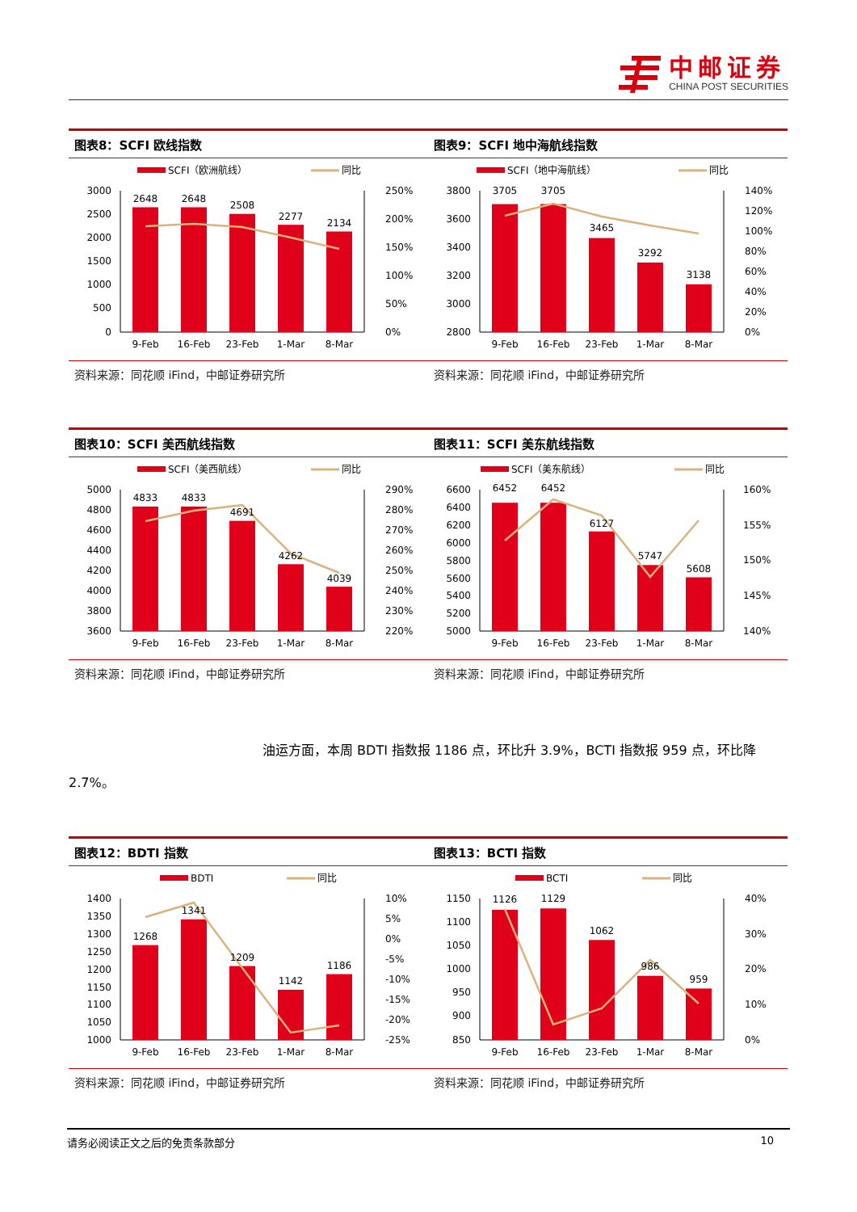中邮证券
CHINA POST SECURITIES
图表8：SCFI 欧线指数
SCFI（欧洲航线）
同比
3000
2500
2000
1500
1000
500
0
250%
200%
150%
100%
50%
0%
2648
2648
2508
2277
2134
9-Feb
16-Feb
23-Feb
1-Mar
8-Mar
资料来源：同花顺 iFind，中邮证券研究所
图表9：SCFI 地中海航线指数
SCFI（地中海航线）
同比
3800
3600
3400
3200
3000
2800
140%
120%
100%
80%
60%
40%
20%
0%
3705
3705
3465
3292
3138
9-Feb
16-Feb
23-Feb
1-Mar
8-Mar
资料来源：同花顺 iFind，中邮证券研究所
图表10：SCFI 美西航线指数
SCFI（美西航线）
同比
5000
4800
4600
4400
4200
4000
3800
3600
290%
280%
270%
260%
250%
240%
230%
220%
4833
4833
4691
4262
4039
9-Feb
16-Feb
23-Feb
1-Mar
8-Mar
资料来源：同花顺 iFind，中邮证券研究所
图表11：SCFI 美东航线指数
SCFI（美东航线）
同比
6600
6400
6200
6000
5800
5600
5400
5200
5000
160%
155%
150%
145%
140%
6452
6452
6127
5747
5608
9-Feb
16-Feb
23-Feb
1-Mar
8-Mar
资料来源：同花顺 iFind，中邮证券研究所
油运方面，本周 BDTI 指数报 1186 点，环比升 3.9%，BCTI 指数报 959 点，环比降 2.7%。
图表12：BDTI 指数
BDTI
同比
1400
1350
1300
1250
1200
1150
1100
1050
1000
10%
5%
0%
-5%
-10%
-15%
-20%
-25%
1268
1341
1209
1142
1186
9-Feb
16-Feb
23-Feb
1-Mar
8-Mar
资料来源：同花顺 iFind，中邮证券研究所
图表13：BCTI 指数
BCTI
同比
1150
1100
1050
1000
950
900
850
40%
30%
20%
10%
0%
1126
1129
1062
986
959
9-Feb
16-Feb
23-Feb
1-Mar
8-Mar
资料来源：同花顺 iFind，中邮证券研究所
请务必阅读正文之后的免责条款部分 10